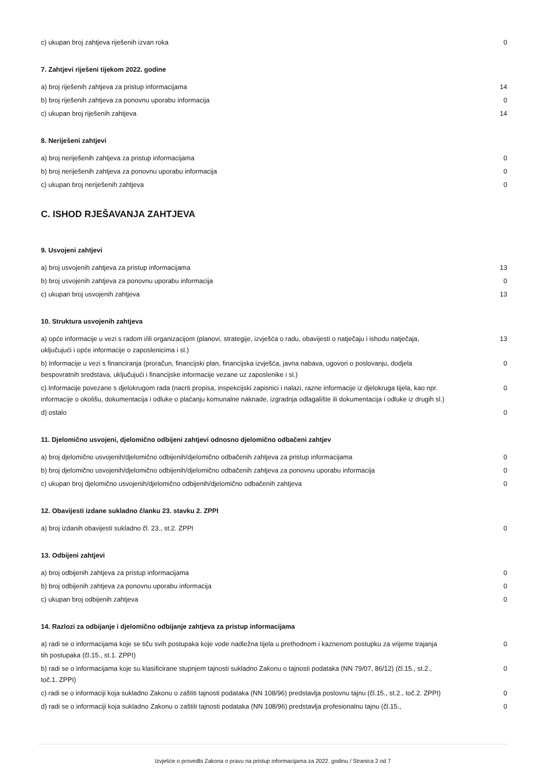| c) ukupan broj zahtjeva riješenih izvan roka | 0 |
7. Zahtjevi riješeni tijekom 2022. godine
| a) broj riješenih zahtjeva za pristup informacijama | 14 |
| b) broj riješenih zahtjeva za ponovnu uporabu informacija | 0 |
| c) ukupan broj riješenih zahtjeva | 14 |
8. Neriješeni zahtjevi
| a) broj neriješenih zahtjeva za pristup informacijama | 0 |
| b) broj neriješenih zahtjeva za ponovnu uporabu informacija | 0 |
| c) ukupan broj neriješenih zahtjeva | 0 |
C. ISHOD RJEŠAVANJA ZAHTJEVA
9. Usvojeni zahtjevi
| a) broj usvojenih zahtjeva za pristup informacijama | 13 |
| b) broj usvojenih zahtjeva za ponovnu uporabu informacija | 0 |
| c) ukupan broj usvojenih zahtjeva | 13 |
10. Struktura usvojenih zahtjeva
| a) opće informacije u vezi s radom i/ili organizacijom (planovi, strategije, izvješća o radu, obavijesti o natječaju i ishodu natječaja, uključujući i opće informacije o zaposlenicima i sl.) | 13 |
| b) Informacije u vezi s financiranja (proračun, financijski plan, financijska izvješća, javna nabava, ugovori o poslovanju, dodjela bespovratnih sredstava, uključujući i financijske informacije vezane uz zaposlenike i sl.) | 0 |
| c) Informacije povezane s djelokrugom rada (nacrti propisa, inspekcijski zapisnici i nalazi, razne informacije iz djelokruga tijela, kao npr. informacije o okolišu, dokumentacija i odluke o plaćanju komunalne naknade, izgradnja odlagalište ili dokumentacija i odluke iz drugih sl.) | 0 |
| d) ostalo | 0 |
11. Djelomično usvojeni, djelomično odbijeni zahtjevi odnosno djelomično odbačeni zahtjev
| a) broj djelomično usvojenih/djelomično odbijenih/djelomično odbačenih zahtjeva za pristup informacijama | 0 |
| b) broj djelomično usvojenih/djelomično odbijenih/djelomično odbačenih zahtjeva za ponovnu uporabu informacija | 0 |
| c) ukupan broj djelomično usvojenih/djelomično odbijenih/djelomično odbačenih zahtjeva | 0 |
12. Obavijesti izdane sukladno članku 23. stavku 2. ZPPI
| a) broj izdanih obavijesti sukladno čl. 23., st.2. ZPPI | 0 |
13. Odbijeni zahtjevi
| a) broj odbijenih zahtjeva za pristup informacijama | 0 |
| b) broj odbijenih zahtjeva za ponovnu uporabu informacija | 0 |
| c) ukupan broj odbijenih zahtjeva | 0 |
14. Razlozi za odbijanje i djelomično odbijanje zahtjeva za pristup informacijama
| a) radi se o informacijama koje se tiču svih postupaka koje vode nadležna tijela u prethodnom i kaznenom postupku za vrijeme trajanja tih postupaka (čl.15., st.1. ZPPI) | 0 |
| b) radi se o informacijama koje su klasificirane stupnjem tajnosti sukladno Zakonu o tajnosti podataka (NN 79/07, 86/12) (čl.15., st.2., toč.1. ZPPI) | 0 |
| c) radi se o informaciji koja sukladno Zakonu o zaštiti tajnosti podataka (NN 108/96) predstavlja poslovnu tajnu (čl.15., st.2., toč.2. ZPPI) | 0 |
| d) radi se o informaciji koja sukladno Zakonu o zaštiti tajnosti podataka (NN 108/96) predstavlja profesionalnu tajnu (čl.15., | 0 |
Izvješće o provedbi Zakona o pravu na pristup informacijama za 2022. godinu / Stranica 2 od 7